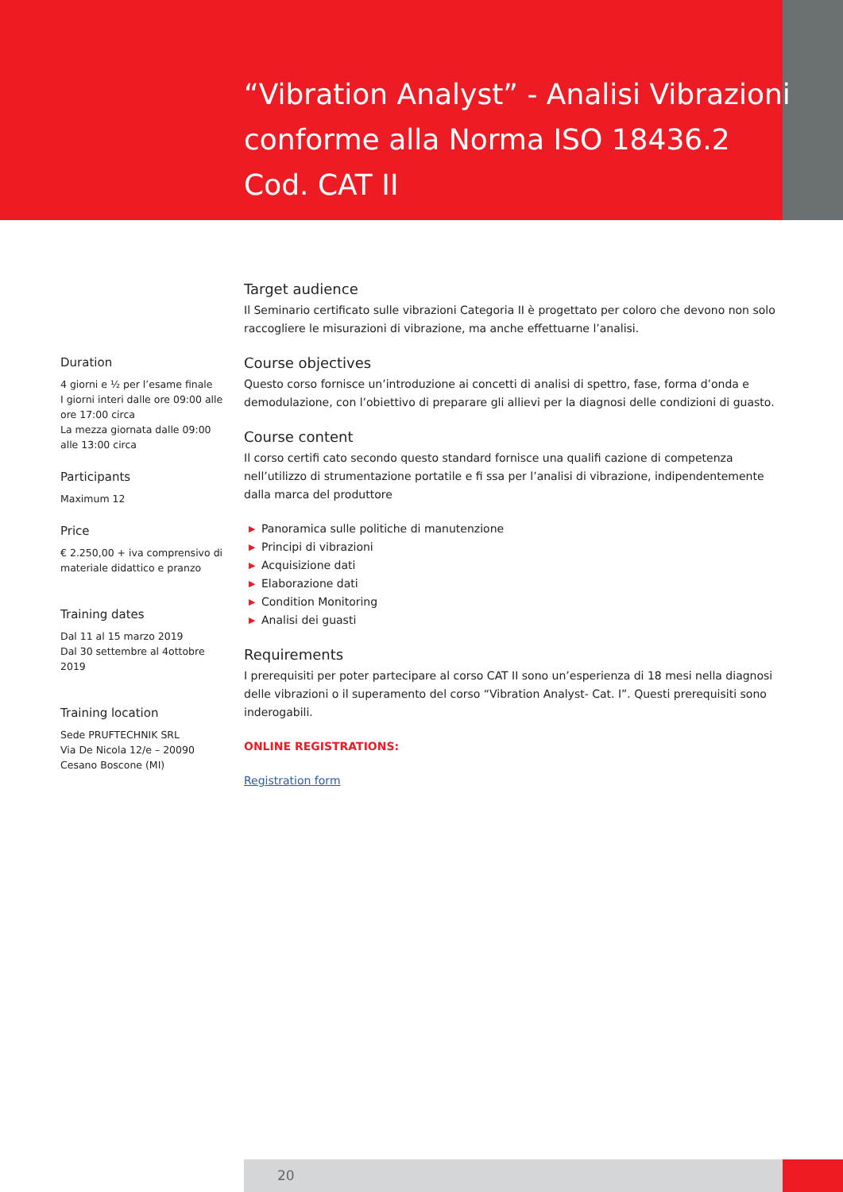“Vibration Analyst” - Analisi Vibrazioni conforme alla Norma ISO 18436.2
Cod. CAT II
Duration
4 giorni e ½ per l’esame finale
I giorni interi dalle ore 09:00 alle ore 17:00 circa
La mezza giornata dalle 09:00 alle 13:00 circa
Participants
Maximum 12
Price
€ 2.250,00 + iva comprensivo di materiale didattico e pranzo
Training dates
Dal 11 al 15 marzo 2019
Dal 30 settembre al 4ottobre 2019
Training location
Sede PRUFTECHNIK SRL
Via De Nicola 12/e – 20090 Cesano Boscone (MI)
Target audience
Il Seminario certificato sulle vibrazioni Categoria II è progettato per coloro che devono non solo raccogliere le misurazioni di vibrazione, ma anche effettuarne l’analisi.
Course objectives
Questo corso fornisce un’introduzione ai concetti di analisi di spettro, fase, forma d’onda e demodulazione, con l’obiettivo di preparare gli allievi per la diagnosi delle condizioni di guasto.
Course content
Il corso certifi cato secondo questo standard fornisce una qualifi cazione di competenza nell’utilizzo di strumentazione portatile e fi ssa per l’analisi di vibrazione, indipendentemente dalla marca del produttore
▶ Panoramica sulle politiche di manutenzione
▶ Principi di vibrazioni
▶ Acquisizione dati
▶ Elaborazione dati
▶ Condition Monitoring
▶ Analisi dei guasti
Requirements
I prerequisiti per poter partecipare al corso CAT II sono un’esperienza di 18 mesi nella diagnosi delle vibrazioni o il superamento del corso “Vibration Analyst- Cat. I”. Questi prerequisiti sono inderogabili.
ONLINE REGISTRATIONS:
Registration form
20